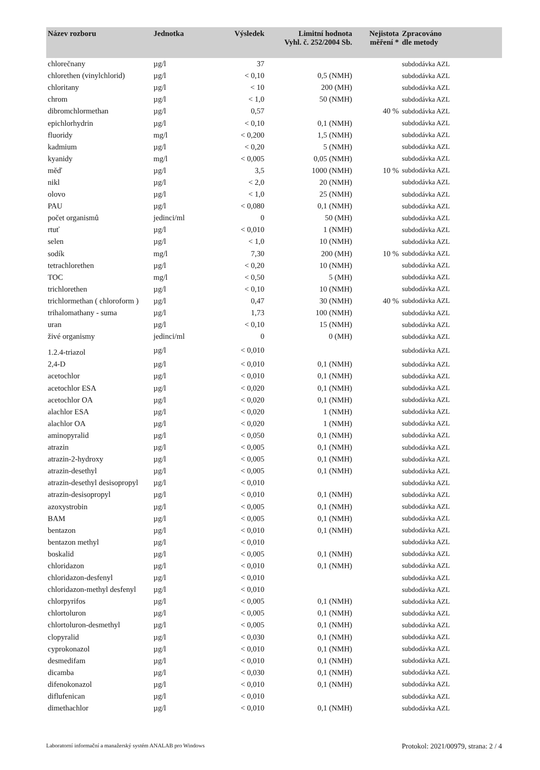| Název rozboru | Jednotka | Výsledek | Limitní hodnota Vyhl. č. 252/2004 Sb. | Nejistota měření * | Zpracováno dle metody |
| --- | --- | --- | --- | --- | --- |
| chlorečnany | µg/l | 37 | | | subdodávka AZL |
| chlorethen (vinylchlorid) | µg/l | < 0,10 | 0,5 (NMH) | | subdodávka AZL |
| chloritany | µg/l | < 10 | 200 (MH) | | subdodávka AZL |
| chrom | µg/l | < 1,0 | 50 (NMH) | | subdodávka AZL |
| dibromchlormethan | µg/l | 0,57 | | 40 % | subdodávka AZL |
| epichlorhydrin | µg/l | < 0,10 | 0,1 (NMH) | | subdodávka AZL |
| fluoridy | mg/l | < 0,200 | 1,5 (NMH) | | subdodávka AZL |
| kadmium | µg/l | < 0,20 | 5 (NMH) | | subdodávka AZL |
| kyanidy | mg/l | < 0,005 | 0,05 (NMH) | | subdodávka AZL |
| měď | µg/l | 3,5 | 1000 (NMH) | 10 % | subdodávka AZL |
| nikl | µg/l | < 2,0 | 20 (NMH) | | subdodávka AZL |
| olovo | µg/l | < 1,0 | 25 (NMH) | | subdodávka AZL |
| PAU | µg/l | < 0,080 | 0,1 (NMH) | | subdodávka AZL |
| počet organismů | jedinci/ml | 0 | 50 (MH) | | subdodávka AZL |
| rtuť | µg/l | < 0,010 | 1 (NMH) | | subdodávka AZL |
| selen | µg/l | < 1,0 | 10 (NMH) | | subdodávka AZL |
| sodík | mg/l | 7,30 | 200 (MH) | 10 % | subdodávka AZL |
| tetrachlorethen | µg/l | < 0,20 | 10 (NMH) | | subdodávka AZL |
| TOC | mg/l | < 0,50 | 5 (MH) | | subdodávka AZL |
| trichlorethen | µg/l | < 0,10 | 10 (NMH) | | subdodávka AZL |
| trichlormethan ( chloroform ) | µg/l | 0,47 | 30 (NMH) | 40 % | subdodávka AZL |
| trihalomathany - suma | µg/l | 1,73 | 100 (NMH) | | subdodávka AZL |
| uran | µg/l | < 0,10 | 15 (NMH) | | subdodávka AZL |
| živé organismy | jedinci/ml | 0 | 0 (MH) | | subdodávka AZL |
| 1.2.4-triazol | µg/l | < 0,010 | | | subdodávka AZL |
| 2,4-D | µg/l | < 0,010 | 0,1 (NMH) | | subdodávka AZL |
| acetochlor | µg/l | < 0,010 | 0,1 (NMH) | | subdodávka AZL |
| acetochlor ESA | µg/l | < 0,020 | 0,1 (NMH) | | subdodávka AZL |
| acetochlor OA | µg/l | < 0,020 | 0,1 (NMH) | | subdodávka AZL |
| alachlor ESA | µg/l | < 0,020 | 1 (NMH) | | subdodávka AZL |
| alachlor OA | µg/l | < 0,020 | 1 (NMH) | | subdodávka AZL |
| aminopyralid | µg/l | < 0,050 | 0,1 (NMH) | | subdodávka AZL |
| atrazin | µg/l | < 0,005 | 0,1 (NMH) | | subdodávka AZL |
| atrazin-2-hydroxy | µg/l | < 0,005 | 0,1 (NMH) | | subdodávka AZL |
| atrazin-desethyl | µg/l | < 0,005 | 0,1 (NMH) | | subdodávka AZL |
| atrazin-desethyl desisopropyl | µg/l | < 0,010 | | | subdodávka AZL |
| atrazin-desisopropyl | µg/l | < 0,010 | 0,1 (NMH) | | subdodávka AZL |
| azoxystrobin | µg/l | < 0,005 | 0,1 (NMH) | | subdodávka AZL |
| BAM | µg/l | < 0,005 | 0,1 (NMH) | | subdodávka AZL |
| bentazon | µg/l | < 0,010 | 0,1 (NMH) | | subdodávka AZL |
| bentazon methyl | µg/l | < 0,010 | | | subdodávka AZL |
| boskalid | µg/l | < 0,005 | 0,1 (NMH) | | subdodávka AZL |
| chloridazon | µg/l | < 0,010 | 0,1 (NMH) | | subdodávka AZL |
| chloridazon-desfenyl | µg/l | < 0,010 | | | subdodávka AZL |
| chloridazon-methyl desfenyl | µg/l | < 0,010 | | | subdodávka AZL |
| chlorpyrifos | µg/l | < 0,005 | 0,1 (NMH) | | subdodávka AZL |
| chlortoluron | µg/l | < 0,005 | 0,1 (NMH) | | subdodávka AZL |
| chlortoluron-desmethyl | µg/l | < 0,005 | 0,1 (NMH) | | subdodávka AZL |
| clopyralid | µg/l | < 0,030 | 0,1 (NMH) | | subdodávka AZL |
| cyprokonazol | µg/l | < 0,010 | 0,1 (NMH) | | subdodávka AZL |
| desmedifam | µg/l | < 0,010 | 0,1 (NMH) | | subdodávka AZL |
| dicamba | µg/l | < 0,030 | 0,1 (NMH) | | subdodávka AZL |
| difenokonazol | µg/l | < 0,010 | 0,1 (NMH) | | subdodávka AZL |
| diflufenican | µg/l | < 0,010 | | | subdodávka AZL |
| dimethachlor | µg/l | < 0,010 | 0,1 (NMH) | | subdodávka AZL |
Laboratorní informační a manažerský systém ANALAB pro Windows Protokol: 2021/00979, strana: 2 / 4